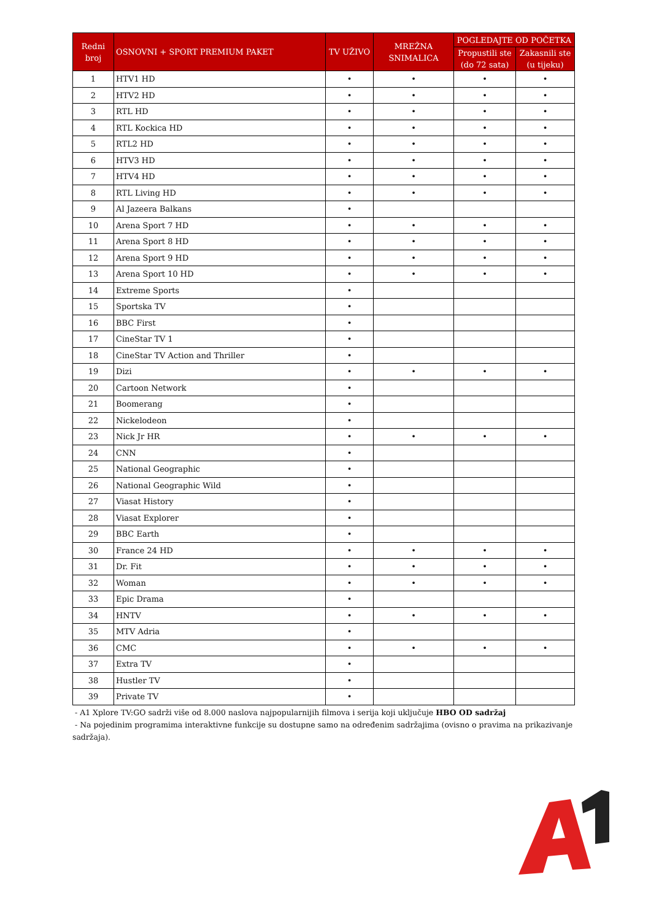| Redni broj | OSNOVNI + SPORT PREMIUM PAKET | TV UŽIVO | MREŽNA SNIMALICA | POGLEDAJTE OD POČETKA | |
| --- | --- | --- | --- | --- | --- |
| | | | | Propustili ste (do 72 sata) | Zakasnili ste (u tijeku) |
| 1 | HTV1 HD | • | • | • | • |
| 2 | HTV2 HD | • | • | • | • |
| 3 | RTL HD | • | • | • | • |
| 4 | RTL Kockica HD | • | • | • | • |
| 5 | RTL2 HD | • | • | • | • |
| 6 | HTV3 HD | • | • | • | • |
| 7 | HTV4 HD | • | • | • | • |
| 8 | RTL Living HD | • | • | • | • |
| 9 | Al Jazeera Balkans | • | | | |
| 10 | Arena Sport 7 HD | • | • | • | • |
| 11 | Arena Sport 8 HD | • | • | • | • |
| 12 | Arena Sport 9 HD | • | • | • | • |
| 13 | Arena Sport 10 HD | • | • | • | • |
| 14 | Extreme Sports | • | | | |
| 15 | Sportska TV | • | | | |
| 16 | BBC First | • | | | |
| 17 | CineStar TV 1 | • | | | |
| 18 | CineStar TV Action and Thriller | • | | | |
| 19 | Dizi | • | • | • | • |
| 20 | Cartoon Network | • | | | |
| 21 | Boomerang | • | | | |
| 22 | Nickelodeon | • | | | |
| 23 | Nick Jr HR | • | • | • | • |
| 24 | CNN | • | | | |
| 25 | National Geographic | • | | | |
| 26 | National Geographic Wild | • | | | |
| 27 | Viasat History | • | | | |
| 28 | Viasat Explorer | • | | | |
| 29 | BBC Earth | • | | | |
| 30 | France 24 HD | • | • | • | • |
| 31 | Dr. Fit | • | • | • | • |
| 32 | Woman | • | • | • | • |
| 33 | Epic Drama | • | | | |
| 34 | HNTV | • | • | • | • |
| 35 | MTV Adria | • | | | |
| 36 | CMC | • | • | • | • |
| 37 | Extra TV | • | | | |
| 38 | Hustler TV | • | | | |
| 39 | Private TV | • | | | |
- A1 Xplore TV:GO sadrži više od 8.000 naslova najpopularnijih filmova i serija koji uključuje HBO OD sadržaj
- Na pojedinim programima interaktivne funkcije su dostupne samo na određenim sadržajima (ovisno o pravima na prikazivanje sadržaja).